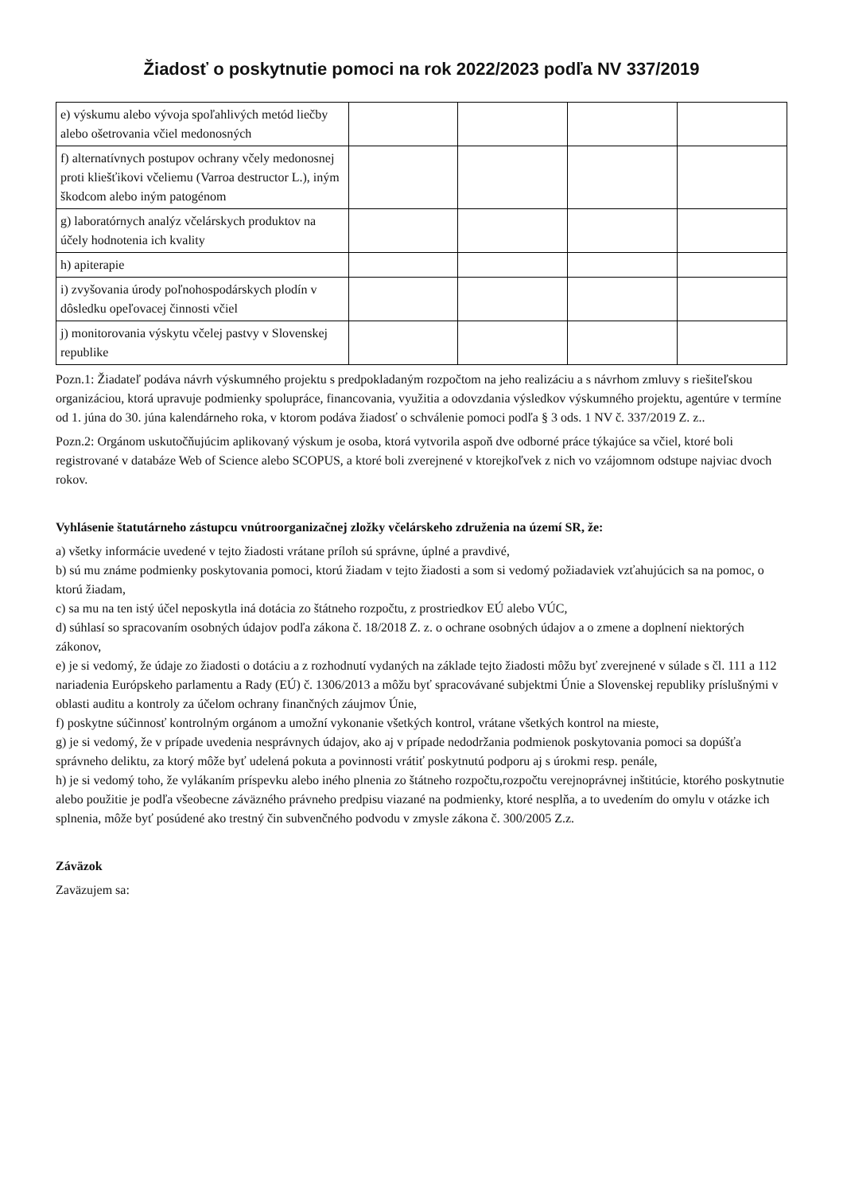Žiadosť o poskytnutie pomoci na rok 2022/2023 podľa NV 337/2019
| e) výskumu alebo vývoja spoľahlivých metód liečby alebo ošetrovania včiel medonosných | | | | |
| f) alternatívnych postupov ochrany včely medonosnej proti kliešťikovi včeliemu (Varroa destructor L.), iným škodcom alebo iným patogénom | | | | |
| g) laboratórnych analýz včelárskych produktov na účely hodnotenia ich kvality | | | | |
| h) apiterapie | | | | |
| i) zvyšovania úrody poľnohospodárskych plodín v dôsledku opeľovacej činnosti včiel | | | | |
| j) monitorovania výskytu včelej pastvy v Slovenskej republike | | | | |
Pozn.1: Žiadateľ podáva návrh výskumného projektu s predpokladaným rozpočtom na jeho realizáciu a s návrhom zmluvy s riešiteľskou organizáciou, ktorá upravuje podmienky spolupráce, financovania, využitia a odovzdania výsledkov výskumného projektu, agentúre v termíne od 1. júna do 30. júna kalendárneho roka, v ktorom podáva žiadosť o schválenie pomoci podľa § 3 ods. 1 NV č. 337/2019 Z. z..
Pozn.2: Orgánom uskutočňujúcim aplikovaný výskum je osoba, ktorá vytvorila aspoň dve odborné práce týkajúce sa včiel, ktoré boli registrované v databáze Web of Science alebo SCOPUS, a ktoré boli zverejnené v ktorejkoľvek z nich vo vzájomnom odstupe najviac dvoch rokov.
Vyhlásenie štatutárneho zástupcu vnútroorganizačnej zložky včelárskeho združenia na území SR, že:
a) všetky informácie uvedené v tejto žiadosti vrátane príloh sú správne, úplné a pravdivé,
b) sú mu známe podmienky poskytovania pomoci, ktorú žiadam v tejto žiadosti a som si vedomý požiadaviek vzťahujúcich sa na pomoc, o ktorú žiadam,
c) sa mu na ten istý účel neposkytla iná dotácia zo štátneho rozpočtu, z prostriedkov EÚ alebo VÚC,
d) súhlasí so spracovaním osobných údajov podľa zákona č. 18/2018 Z. z. o ochrane osobných údajov a o zmene a doplnení niektorých zákonov,
e) je si vedomý, že údaje zo žiadosti o dotáciu a z rozhodnutí vydaných na základe tejto žiadosti môžu byť zverejnené v súlade s čl. 111 a 112 nariadenia Európskeho parlamentu a Rady (EÚ) č. 1306/2013 a môžu byť spracovávané subjektmi Únie a Slovenskej republiky príslušnými v oblasti auditu a kontroly za účelom ochrany finančných záujmov Únie,
f) poskytne súčinnosť kontrolným orgánom a umožní vykonanie všetkých kontrol, vrátane všetkých kontrol na mieste,
g) je si vedomý, že v prípade uvedenia nesprávnych údajov, ako aj v prípade nedodržania podmienok poskytovania pomoci sa dopúšťa správneho deliktu, za ktorý môže byť udelená pokuta a povinnosti vrátiť poskytnutú podporu aj s úrokmi resp. penále,
h) je si vedomý toho, že vylákaním príspevku alebo iného plnenia zo štátneho rozpočtu,rozpočtu verejnoprávnej inštitúcie, ktorého poskytnutie alebo použitie je podľa všeobecne záväzného právneho predpisu viazané na podmienky, ktoré nesplňa, a to uvedením do omylu v otázke ich splnenia, môže byť posúdené ako trestný čin subvenčného podvodu v zmysle zákona č. 300/2005 Z.z.
Záväzok
Zaväzujem sa: